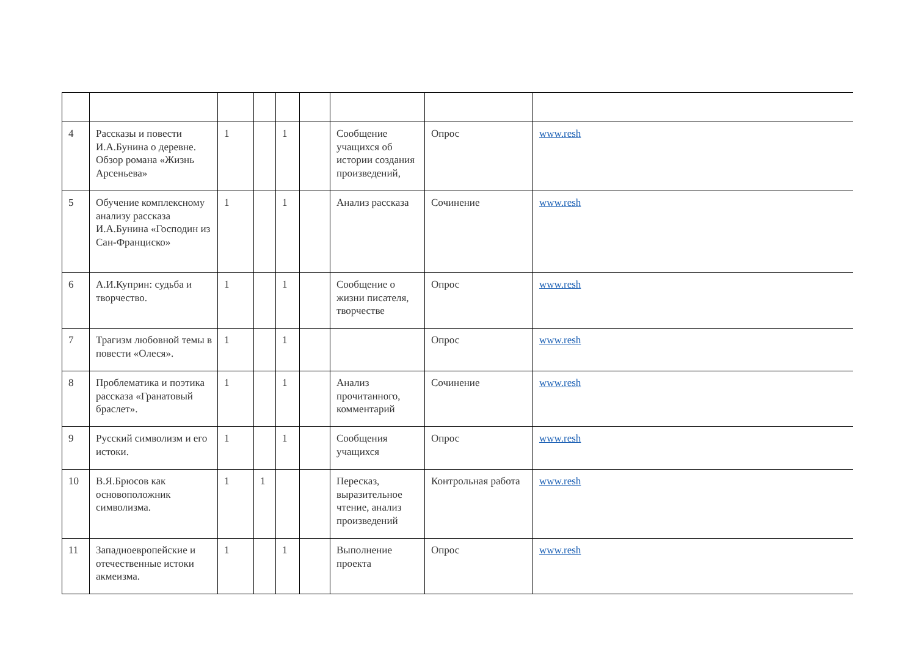| 4 | Рассказы и повести И.А.Бунина о деревне. Обзор романа «Жизнь Арсеньева» | 1 | | 1 | | Сообщение учащихся об истории создания произведений, | Опрос | www.resh |
| 5 | Обучение комплексному анализу рассказа И.А.Бунина «Господин из Сан-Франциско» | 1 | | 1 | | Анализ рассказа | Сочинение | www.resh |
| 6 | А.И.Куприн: судьба и творчество. | 1 | | 1 | | Сообщение о жизни писателя, творчестве | Опрос | www.resh |
| 7 | Трагизм любовной темы в повести «Олеся». | 1 | | 1 | | | Опрос | www.resh |
| 8 | Проблематика и поэтика рассказа «Гранатовый браслет». | 1 | | 1 | | Анализ прочитанного, комментарий | Сочинение | www.resh |
| 9 | Русский символизм и его истоки. | 1 | | 1 | | Сообщения учащихся | Опрос | www.resh |
| 10 | В.Я.Брюсов как основоположник символизма. | 1 | 1 | | | Пересказ, выразительное чтение, анализ произведений | Контрольная работа | www.resh |
| 11 | Западноевропейские и отечественные истоки акмеизма. | 1 | | 1 | | Выполнение проекта | Опрос | www.resh |